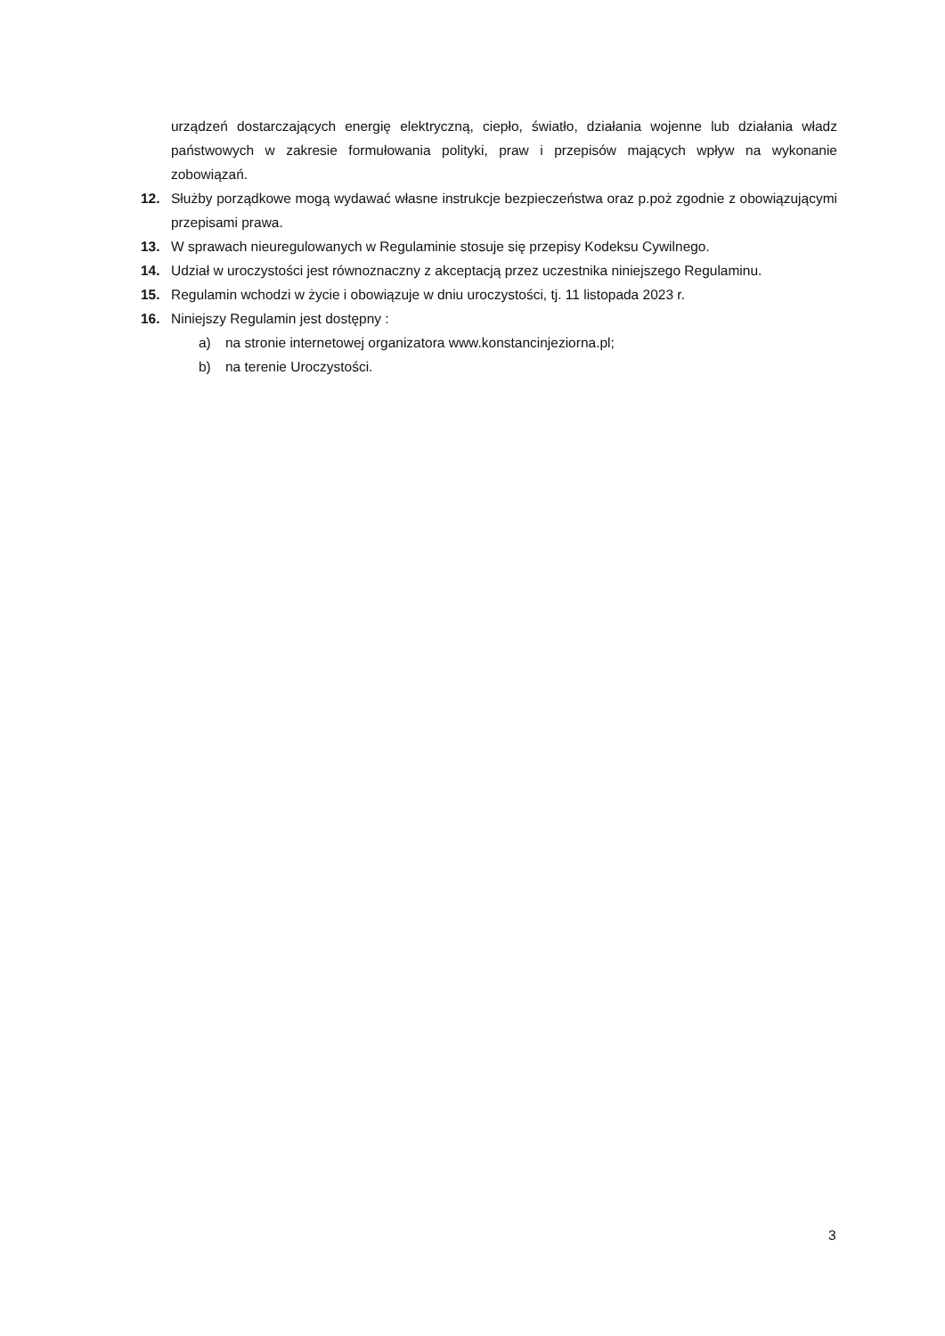urządzeń dostarczających energię elektryczną, ciepło, światło, działania wojenne lub działania władz państwowych w zakresie formułowania polityki, praw i przepisów mających wpływ na wykonanie zobowiązań.
12. Służby porządkowe mogą wydawać własne instrukcje bezpieczeństwa oraz p.poż zgodnie z obowiązującymi przepisami prawa.
13. W sprawach nieuregulowanych w Regulaminie stosuje się przepisy Kodeksu Cywilnego.
14. Udział w uroczystości jest równoznaczny z akceptacją przez uczestnika niniejszego Regulaminu.
15. Regulamin wchodzi w życie i obowiązuje w dniu uroczystości, tj. 11 listopada 2023 r.
16. Niniejszy Regulamin jest dostępny :
a) na stronie internetowej organizatora www.konstancinjeziorna.pl;
b) na terenie Uroczystości.
3